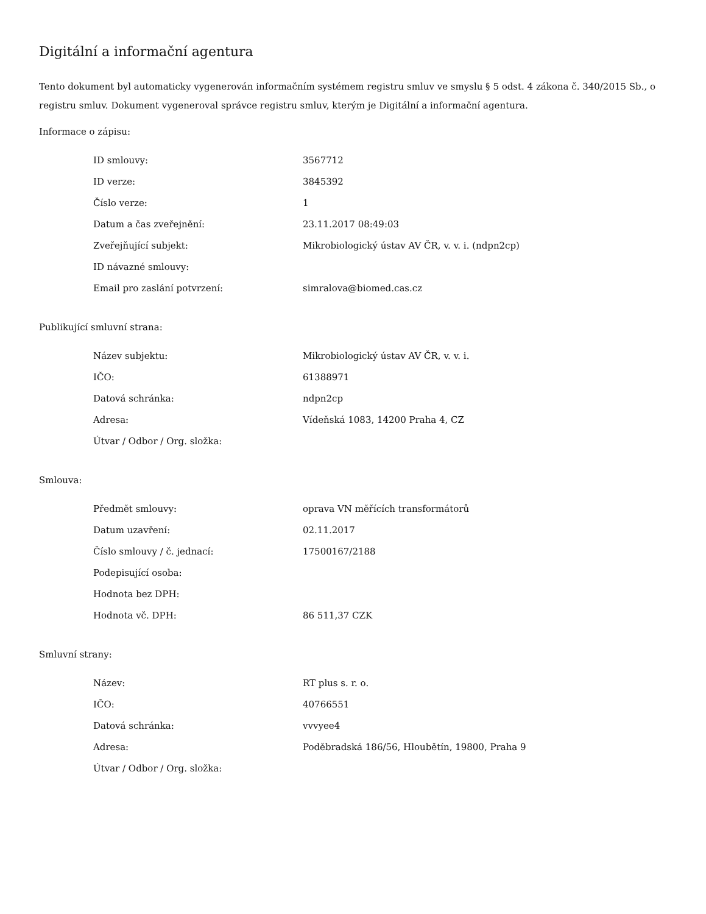Digitální a informační agentura
Tento dokument byl automaticky vygenerován informačním systémem registru smluv ve smyslu § 5 odst. 4 zákona č. 340/2015 Sb., o registru smluv. Dokument vygeneroval správce registru smluv, kterým je Digitální a informační agentura.
Informace o zápisu:
| ID smlouvy: | 3567712 |
| ID verze: | 3845392 |
| Číslo verze: | 1 |
| Datum a čas zveřejnění: | 23.11.2017 08:49:03 |
| Zveřejňující subjekt: | Mikrobiologický ústav AV ČR, v. v. i. (ndpn2cp) |
| ID návazné smlouvy: | |
| Email pro zaslání potvrzení: | simralova@biomed.cas.cz |
Publikující smluvní strana:
| Název subjektu: | Mikrobiologický ústav AV ČR, v. v. i. |
| IČO: | 61388971 |
| Datová schránka: | ndpn2cp |
| Adresa: | Vídeňská 1083, 14200 Praha 4, CZ |
| Útvar / Odbor / Org. složka: | |
Smlouva:
| Předmět smlouvy: | oprava VN měřících transformátorů |
| Datum uzavření: | 02.11.2017 |
| Číslo smlouvy / č. jednací: | 17500167/2188 |
| Podepisující osoba: | |
| Hodnota bez DPH: | |
| Hodnota vč. DPH: | 86 511,37 CZK |
Smluvní strany:
| Název: | RT plus s. r. o. |
| IČO: | 40766551 |
| Datová schránka: | vvvyee4 |
| Adresa: | Poděbradská 186/56, Hloubětín, 19800, Praha 9 |
| Útvar / Odbor / Org. složka: | |